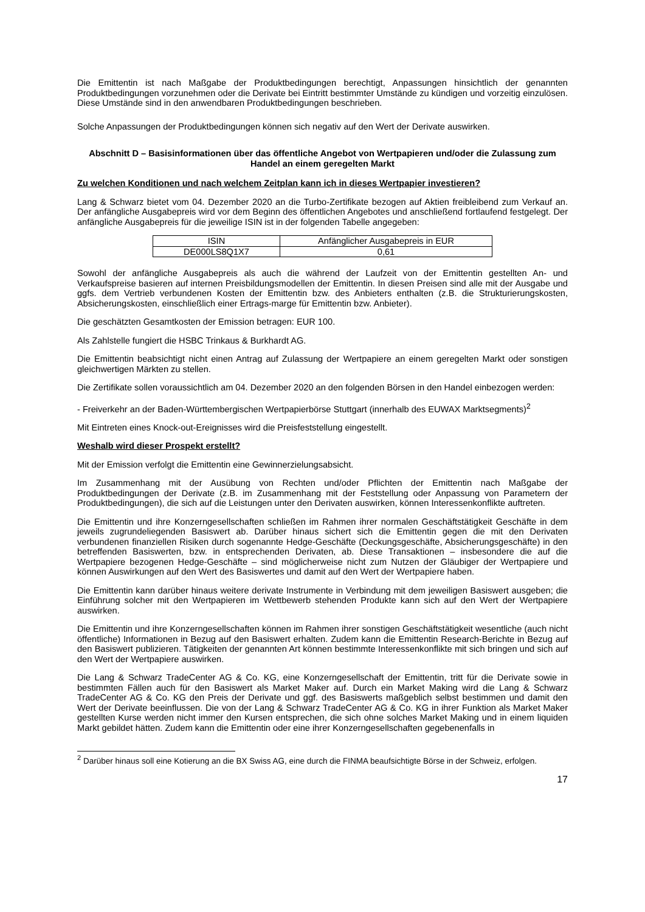Die Emittentin ist nach Maßgabe der Produktbedingungen berechtigt, Anpassungen hinsichtlich der genannten Produktbedingungen vorzunehmen oder die Derivate bei Eintritt bestimmter Umstände zu kündigen und vorzeitig einzulösen. Diese Umstände sind in den anwendbaren Produktbedingungen beschrieben.
Solche Anpassungen der Produktbedingungen können sich negativ auf den Wert der Derivate auswirken.
Abschnitt D – Basisinformationen über das öffentliche Angebot von Wertpapieren und/oder die Zulassung zum Handel an einem geregelten Markt
Zu welchen Konditionen und nach welchem Zeitplan kann ich in dieses Wertpapier investieren?
Lang & Schwarz bietet vom 04. Dezember 2020 an die Turbo-Zertifikate bezogen auf Aktien freibleibend zum Verkauf an. Der anfängliche Ausgabepreis wird vor dem Beginn des öffentlichen Angebotes und anschließend fortlaufend festgelegt. Der anfängliche Ausgabepreis für die jeweilige ISIN ist in der folgenden Tabelle angegeben:
| ISIN | Anfänglicher Ausgabepreis in EUR |
| DE000LS8Q1X7 | 0,61 |
Sowohl der anfängliche Ausgabepreis als auch die während der Laufzeit von der Emittentin gestellten An- und Verkaufspreise basieren auf internen Preisbildungsmodellen der Emittentin. In diesen Preisen sind alle mit der Ausgabe und ggfs. dem Vertrieb verbundenen Kosten der Emittentin bzw. des Anbieters enthalten (z.B. die Strukturierungskosten, Absicherungskosten, einschließlich einer Ertrags-marge für Emittentin bzw. Anbieter).
Die geschätzten Gesamtkosten der Emission betragen: EUR 100.
Als Zahlstelle fungiert die HSBC Trinkaus & Burkhardt AG.
Die Emittentin beabsichtigt nicht einen Antrag auf Zulassung der Wertpapiere an einem geregelten Markt oder sonstigen gleichwertigen Märkten zu stellen.
Die Zertifikate sollen voraussichtlich am 04. Dezember 2020 an den folgenden Börsen in den Handel einbezogen werden:
- Freiverkehr an der Baden-Württembergischen Wertpapierbörse Stuttgart (innerhalb des EUWAX Marktsegments)<sup>2</sup>
Mit Eintreten eines Knock-out-Ereignisses wird die Preisfeststellung eingestellt.
Weshalb wird dieser Prospekt erstellt?
Mit der Emission verfolgt die Emittentin eine Gewinnerzielungsabsicht.
Im Zusammenhang mit der Ausübung von Rechten und/oder Pflichten der Emittentin nach Maßgabe der Produktbedingungen der Derivate (z.B. im Zusammenhang mit der Feststellung oder Anpassung von Parametern der Produktbedingungen), die sich auf die Leistungen unter den Derivaten auswirken, können Interessenkonflikte auftreten.
Die Emittentin und ihre Konzerngesellschaften schließen im Rahmen ihrer normalen Geschäftstätigkeit Geschäfte in dem jeweils zugrundeliegenden Basiswert ab. Darüber hinaus sichert sich die Emittentin gegen die mit den Derivaten verbundenen finanziellen Risiken durch sogenannte Hedge-Geschäfte (Deckungsgeschäfte, Absicherungsgeschäfte) in den betreffenden Basiswerten, bzw. in entsprechenden Derivaten, ab. Diese Transaktionen – insbesondere die auf die Wertpapiere bezogenen Hedge-Geschäfte – sind möglicherweise nicht zum Nutzen der Gläubiger der Wertpapiere und können Auswirkungen auf den Wert des Basiswertes und damit auf den Wert der Wertpapiere haben.
Die Emittentin kann darüber hinaus weitere derivate Instrumente in Verbindung mit dem jeweiligen Basiswert ausgeben; die Einführung solcher mit den Wertpapieren im Wettbewerb stehenden Produkte kann sich auf den Wert der Wertpapiere auswirken.
Die Emittentin und ihre Konzerngesellschaften können im Rahmen ihrer sonstigen Geschäftstätigkeit wesentliche (auch nicht öffentliche) Informationen in Bezug auf den Basiswert erhalten. Zudem kann die Emittentin Research-Berichte in Bezug auf den Basiswert publizieren. Tätigkeiten der genannten Art können bestimmte Interessenkonflikte mit sich bringen und sich auf den Wert der Wertpapiere auswirken.
Die Lang & Schwarz TradeCenter AG & Co. KG, eine Konzerngesellschaft der Emittentin, tritt für die Derivate sowie in bestimmten Fällen auch für den Basiswert als Market Maker auf. Durch ein Market Making wird die Lang & Schwarz TradeCenter AG & Co. KG den Preis der Derivate und ggf. des Basiswerts maßgeblich selbst bestimmen und damit den Wert der Derivate beeinflussen. Die von der Lang & Schwarz TradeCenter AG & Co. KG in ihrer Funktion als Market Maker gestellten Kurse werden nicht immer den Kursen entsprechen, die sich ohne solches Market Making und in einem liquiden Markt gebildet hätten. Zudem kann die Emittentin oder eine ihrer Konzerngesellschaften gegebenenfalls in
<sup>2</sup> Darüber hinaus soll eine Kotierung an die BX Swiss AG, eine durch die FINMA beaufsichtigte Börse in der Schweiz, erfolgen.
17